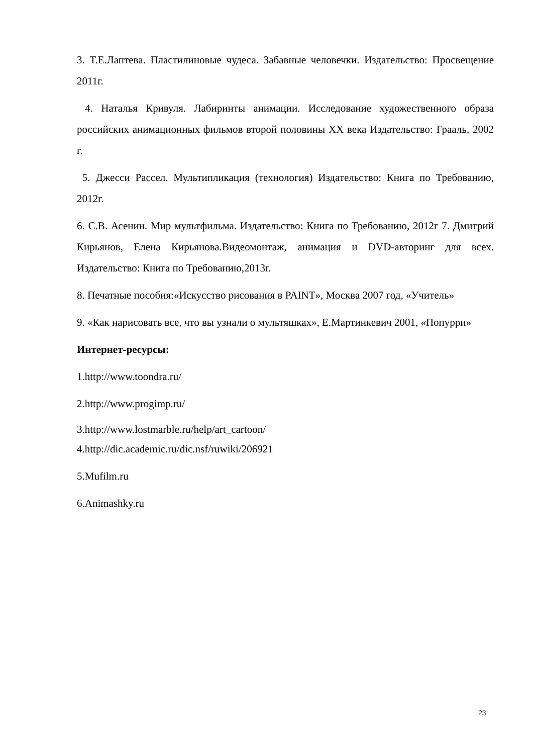3. Т.Е.Лаптева. Пластилиновые чудеса. Забавные человечки. Издательство: Просвещение 2011г.
4. Наталья Кривуля. Лабиринты анимации. Исследование художественного образа российских анимационных фильмов второй половины XX века Издательство: Грааль, 2002 г.
5. Джесси Рассел. Мультипликация (технология) Издательство: Книга по Требованию, 2012г.
6. С.В. Асенин. Мир мультфильма. Издательство: Книга по Требованию, 2012г 7. Дмитрий Кирьянов, Елена Кирьянова.Видеомонтаж, анимация и DVD-авторинг для всех. Издательство: Книга по Требованию,2013г.
8. Печатные пособия:«Искусство рисования в PAINT», Москва 2007 год, «Учитель»
9. «Как нарисовать все, что вы узнали о мультяшках», Е.Мартинкевич 2001, «Попурри»
Интернет-ресурсы:
1.http://www.toondra.ru/
2.http://www.progimp.ru/
3.http://www.lostmarble.ru/help/art_cartoon/
4.http://dic.academic.ru/dic.nsf/ruwiki/206921
5.Mufilm.ru
6.Animashky.ru
23